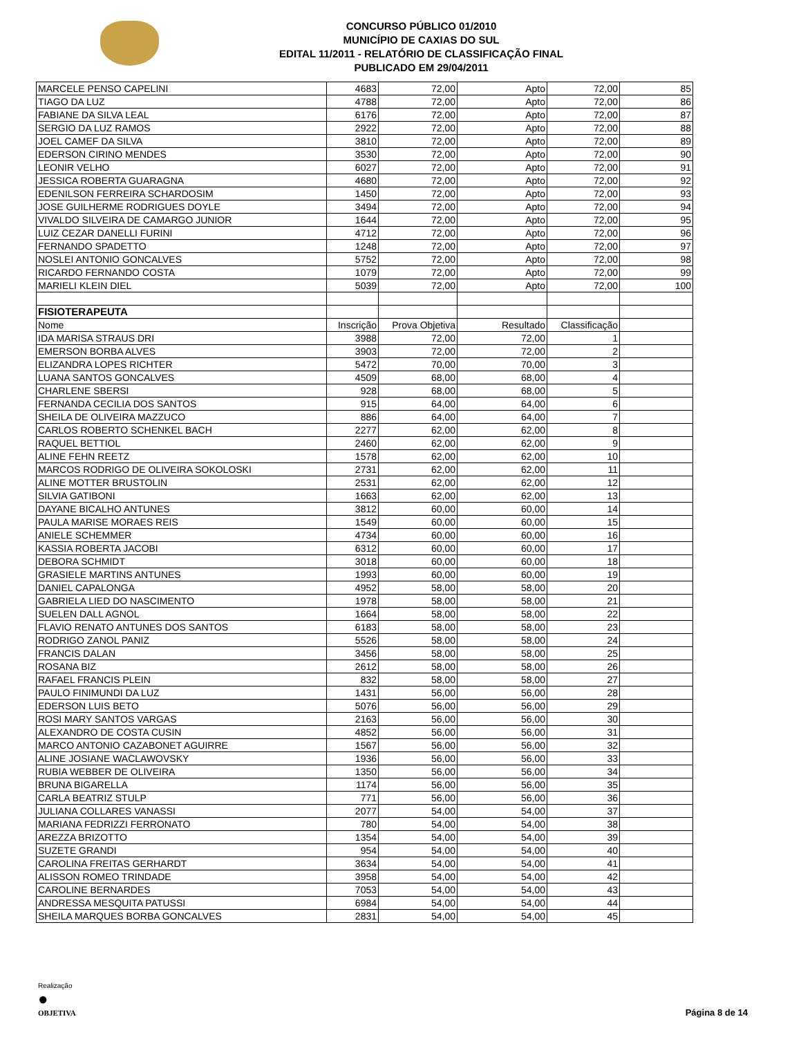CONCURSO PÚBLICO 01/2010
MUNICÍPIO DE CAXIAS DO SUL
EDITAL 11/2011 - RELATÓRIO DE CLASSIFICAÇÃO FINAL
PUBLICADO EM 29/04/2011
| MARCELE PENSO CAPELINI | 4683 | 72,00 | Apto | 72,00 | 85 |
| TIAGO DA LUZ | 4788 | 72,00 | Apto | 72,00 | 86 |
| FABIANE DA SILVA LEAL | 6176 | 72,00 | Apto | 72,00 | 87 |
| SERGIO DA LUZ RAMOS | 2922 | 72,00 | Apto | 72,00 | 88 |
| JOEL CAMEF DA SILVA | 3810 | 72,00 | Apto | 72,00 | 89 |
| EDERSON CIRINO MENDES | 3530 | 72,00 | Apto | 72,00 | 90 |
| LEONIR VELHO | 6027 | 72,00 | Apto | 72,00 | 91 |
| JESSICA ROBERTA GUARAGNA | 4680 | 72,00 | Apto | 72,00 | 92 |
| EDENILSON FERREIRA SCHARDOSIM | 1450 | 72,00 | Apto | 72,00 | 93 |
| JOSE GUILHERME RODRIGUES DOYLE | 3494 | 72,00 | Apto | 72,00 | 94 |
| VIVALDO SILVEIRA DE CAMARGO JUNIOR | 1644 | 72,00 | Apto | 72,00 | 95 |
| LUIZ CEZAR DANELLI FURINI | 4712 | 72,00 | Apto | 72,00 | 96 |
| FERNANDO SPADETTO | 1248 | 72,00 | Apto | 72,00 | 97 |
| NOSLEI ANTONIO GONCALVES | 5752 | 72,00 | Apto | 72,00 | 98 |
| RICARDO FERNANDO COSTA | 1079 | 72,00 | Apto | 72,00 | 99 |
| MARIELI KLEIN DIEL | 5039 | 72,00 | Apto | 72,00 | 100 |
| FISIOTERAPEUTA | | | | | |
| Nome | Inscrição | Prova Objetiva | Resultado | Classificação | |
| IDA MARISA STRAUS DRI | 3988 | 72,00 | 72,00 | 1 | |
| EMERSON BORBA ALVES | 3903 | 72,00 | 72,00 | 2 | |
| ELIZANDRA LOPES RICHTER | 5472 | 70,00 | 70,00 | 3 | |
| LUANA SANTOS GONCALVES | 4509 | 68,00 | 68,00 | 4 | |
| CHARLENE SBERSI | 928 | 68,00 | 68,00 | 5 | |
| FERNANDA CECILIA DOS SANTOS | 915 | 64,00 | 64,00 | 6 | |
| SHEILA DE OLIVEIRA MAZZUCO | 886 | 64,00 | 64,00 | 7 | |
| CARLOS ROBERTO SCHENKEL BACH | 2277 | 62,00 | 62,00 | 8 | |
| RAQUEL BETTIOL | 2460 | 62,00 | 62,00 | 9 | |
| ALINE FEHN REETZ | 1578 | 62,00 | 62,00 | 10 | |
| MARCOS RODRIGO DE OLIVEIRA SOKOLOSKI | 2731 | 62,00 | 62,00 | 11 | |
| ALINE MOTTER BRUSTOLIN | 2531 | 62,00 | 62,00 | 12 | |
| SILVIA GATIBONI | 1663 | 62,00 | 62,00 | 13 | |
| DAYANE BICALHO ANTUNES | 3812 | 60,00 | 60,00 | 14 | |
| PAULA MARISE MORAES REIS | 1549 | 60,00 | 60,00 | 15 | |
| ANIELE SCHEMMER | 4734 | 60,00 | 60,00 | 16 | |
| KASSIA ROBERTA JACOBI | 6312 | 60,00 | 60,00 | 17 | |
| DEBORA SCHMIDT | 3018 | 60,00 | 60,00 | 18 | |
| GRASIELE MARTINS ANTUNES | 1993 | 60,00 | 60,00 | 19 | |
| DANIEL CAPALONGA | 4952 | 58,00 | 58,00 | 20 | |
| GABRIELA LIED DO NASCIMENTO | 1978 | 58,00 | 58,00 | 21 | |
| SUELEN DALL AGNOL | 1664 | 58,00 | 58,00 | 22 | |
| FLAVIO RENATO ANTUNES DOS SANTOS | 6183 | 58,00 | 58,00 | 23 | |
| RODRIGO ZANOL PANIZ | 5526 | 58,00 | 58,00 | 24 | |
| FRANCIS DALAN | 3456 | 58,00 | 58,00 | 25 | |
| ROSANA BIZ | 2612 | 58,00 | 58,00 | 26 | |
| RAFAEL FRANCIS PLEIN | 832 | 58,00 | 58,00 | 27 | |
| PAULO FINIMUNDI DA LUZ | 1431 | 56,00 | 56,00 | 28 | |
| EDERSON LUIS BETO | 5076 | 56,00 | 56,00 | 29 | |
| ROSI MARY SANTOS VARGAS | 2163 | 56,00 | 56,00 | 30 | |
| ALEXANDRO DE COSTA CUSIN | 4852 | 56,00 | 56,00 | 31 | |
| MARCO ANTONIO CAZABONET AGUIRRE | 1567 | 56,00 | 56,00 | 32 | |
| ALINE JOSIANE WACLAWOVSKY | 1936 | 56,00 | 56,00 | 33 | |
| RUBIA WEBBER DE OLIVEIRA | 1350 | 56,00 | 56,00 | 34 | |
| BRUNA BIGARELLA | 1174 | 56,00 | 56,00 | 35 | |
| CARLA BEATRIZ STULP | 771 | 56,00 | 56,00 | 36 | |
| JULIANA COLLARES VANASSI | 2077 | 54,00 | 54,00 | 37 | |
| MARIANA FEDRIZZI FERRONATO | 780 | 54,00 | 54,00 | 38 | |
| AREZZA BRIZOTTO | 1354 | 54,00 | 54,00 | 39 | |
| SUZETE GRANDI | 954 | 54,00 | 54,00 | 40 | |
| CAROLINA FREITAS GERHARDT | 3634 | 54,00 | 54,00 | 41 | |
| ALISSON ROMEO TRINDADE | 3958 | 54,00 | 54,00 | 42 | |
| CAROLINE BERNARDES | 7053 | 54,00 | 54,00 | 43 | |
| ANDRESSA MESQUITA PATUSSI | 6984 | 54,00 | 54,00 | 44 | |
| SHEILA MARQUES BORBA GONCALVES | 2831 | 54,00 | 54,00 | 45 | |
Realização
●
OBJETIVA
Página 8 de 14